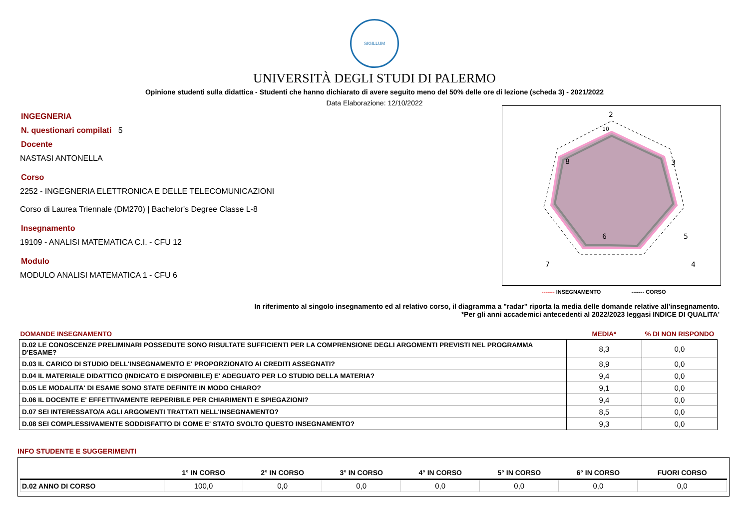SIGILLUM
UNIVERSITÀ DEGLI STUDI DI PALERMO
Opinione studenti sulla didattica - Studenti che hanno dichiarato di avere seguito meno del 50% delle ore di lezione (scheda 3) - 2021/2022
Data Elaborazione: 12/10/2022
INGEGNERIA
N. questionari compilati 5
Docente
NASTASI ANTONELLA
Corso
2252 - INGEGNERIA ELETTRONICA E DELLE TELECOMUNICAZIONI
Corso di Laurea Triennale (DM270) | Bachelor's Degree Classe L-8
Insegnamento
19109 - ANALISI MATEMATICA C.I. - CFU 12
Modulo
MODULO ANALISI MATEMATICA 1 - CFU 6
2
3
4
5
6
7
8
10
------- INSEGNAMENTO ------- CORSO
In riferimento al singolo insegnamento ed al relativo corso, il diagramma a "radar" riporta la media delle domande relative all'insegnamento.
*Per gli anni accademici antecedenti al 2022/2023 leggasi INDICE DI QUALITA'
| DOMANDE INSEGNAMENTO | MEDIA* | % DI NON RISPONDO |
| D.02 LE CONOSCENZE PRELIMINARI POSSEDUTE SONO RISULTATE SUFFICIENTI PER LA COMPRENSIONE DEGLI ARGOMENTI PREVISTI NEL PROGRAMMA D'ESAME? | 8,3 | 0,0 |
| D.03 IL CARICO DI STUDIO DELL'INSEGNAMENTO E' PROPORZIONATO AI CREDITI ASSEGNATI? | 8,9 | 0,0 |
| D.04 IL MATERIALE DIDATTICO (INDICATO E DISPONIBILE) E' ADEGUATO PER LO STUDIO DELLA MATERIA? | 9,4 | 0,0 |
| D.05 LE MODALITA' DI ESAME SONO STATE DEFINITE IN MODO CHIARO? | 9,1 | 0,0 |
| D.06 IL DOCENTE E' EFFETTIVAMENTE REPERIBILE PER CHIARIMENTI E SPIEGAZIONI? | 9,4 | 0,0 |
| D.07 SEI INTERESSATO/A AGLI ARGOMENTI TRATTATI NELL'INSEGNAMENTO? | 8,5 | 0,0 |
| D.08 SEI COMPLESSIVAMENTE SODDISFATTO DI COME E' STATO SVOLTO QUESTO INSEGNAMENTO? | 9,3 | 0,0 |
INFO STUDENTE E SUGGERIMENTI
| | 1° IN CORSO | 2° IN CORSO | 3° IN CORSO | 4° IN CORSO | 5° IN CORSO | 6° IN CORSO | FUORI CORSO |
| --- | --- | --- | --- | --- | --- | --- | --- |
| D.02 ANNO DI CORSO | 100,0 | 0,0 | 0,0 | 0,0 | 0,0 | 0,0 | 0,0 |